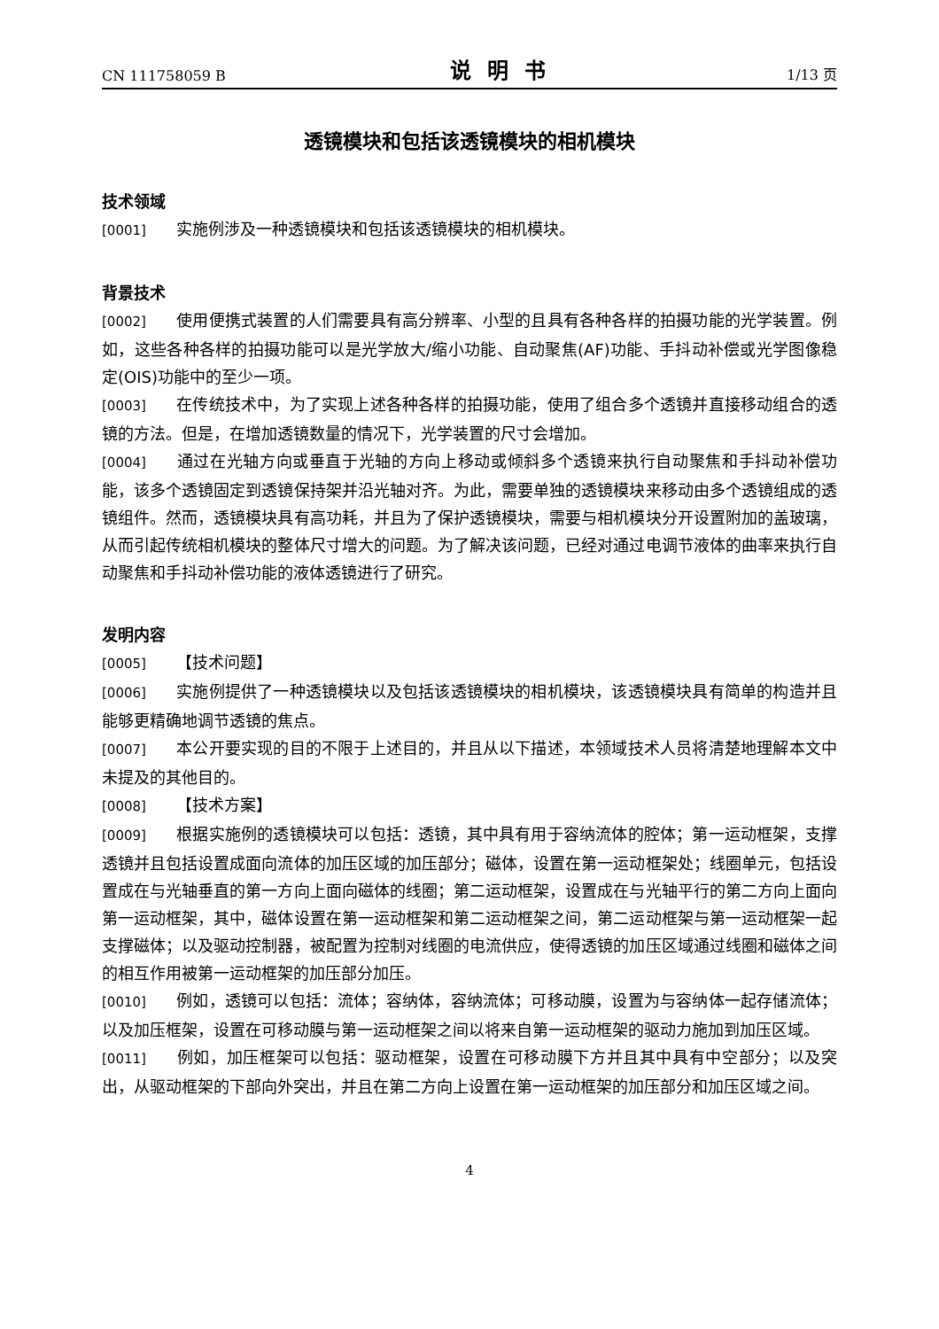CN 111758059 B 说明书 1/13 页
透镜模块和包括该透镜模块的相机模块
技术领域
[0001] 实施例涉及一种透镜模块和包括该透镜模块的相机模块。
背景技术
[0002] 使用便携式装置的人们需要具有高分辨率、小型的且具有各种各样的拍摄功能的光学装置。例如，这些各种各样的拍摄功能可以是光学放大/缩小功能、自动聚焦(AF)功能、手抖动补偿或光学图像稳定(OIS)功能中的至少一项。
[0003] 在传统技术中，为了实现上述各种各样的拍摄功能，使用了组合多个透镜并直接移动组合的透镜的方法。但是，在增加透镜数量的情况下，光学装置的尺寸会增加。
[0004] 通过在光轴方向或垂直于光轴的方向上移动或倾斜多个透镜来执行自动聚焦和手抖动补偿功能，该多个透镜固定到透镜保持架并沿光轴对齐。为此，需要单独的透镜模块来移动由多个透镜组成的透镜组件。然而，透镜模块具有高功耗，并且为了保护透镜模块，需要与相机模块分开设置附加的盖玻璃，从而引起传统相机模块的整体尺寸增大的问题。为了解决该问题，已经对通过电调节液体的曲率来执行自动聚焦和手抖动补偿功能的液体透镜进行了研究。
发明内容
[0005] 【技术问题】
[0006] 实施例提供了一种透镜模块以及包括该透镜模块的相机模块，该透镜模块具有简单的构造并且能够更精确地调节透镜的焦点。
[0007] 本公开要实现的目的不限于上述目的，并且从以下描述，本领域技术人员将清楚地理解本文中未提及的其他目的。
[0008] 【技术方案】
[0009] 根据实施例的透镜模块可以包括：透镜，其中具有用于容纳流体的腔体；第一运动框架，支撑透镜并且包括设置成面向流体的加压区域的加压部分；磁体，设置在第一运动框架处；线圈单元，包括设置成在与光轴垂直的第一方向上面向磁体的线圈；第二运动框架，设置成在与光轴平行的第二方向上面向第一运动框架，其中，磁体设置在第一运动框架和第二运动框架之间，第二运动框架与第一运动框架一起支撑磁体；以及驱动控制器，被配置为控制对线圈的电流供应，使得透镜的加压区域通过线圈和磁体之间的相互作用被第一运动框架的加压部分加压。
[0010] 例如，透镜可以包括：流体；容纳体，容纳流体；可移动膜，设置为与容纳体一起存储流体；以及加压框架，设置在可移动膜与第一运动框架之间以将来自第一运动框架的驱动力施加到加压区域。
[0011] 例如，加压框架可以包括：驱动框架，设置在可移动膜下方并且其中具有中空部分；以及突出，从驱动框架的下部向外突出，并且在第二方向上设置在第一运动框架的加压部分和加压区域之间。
4